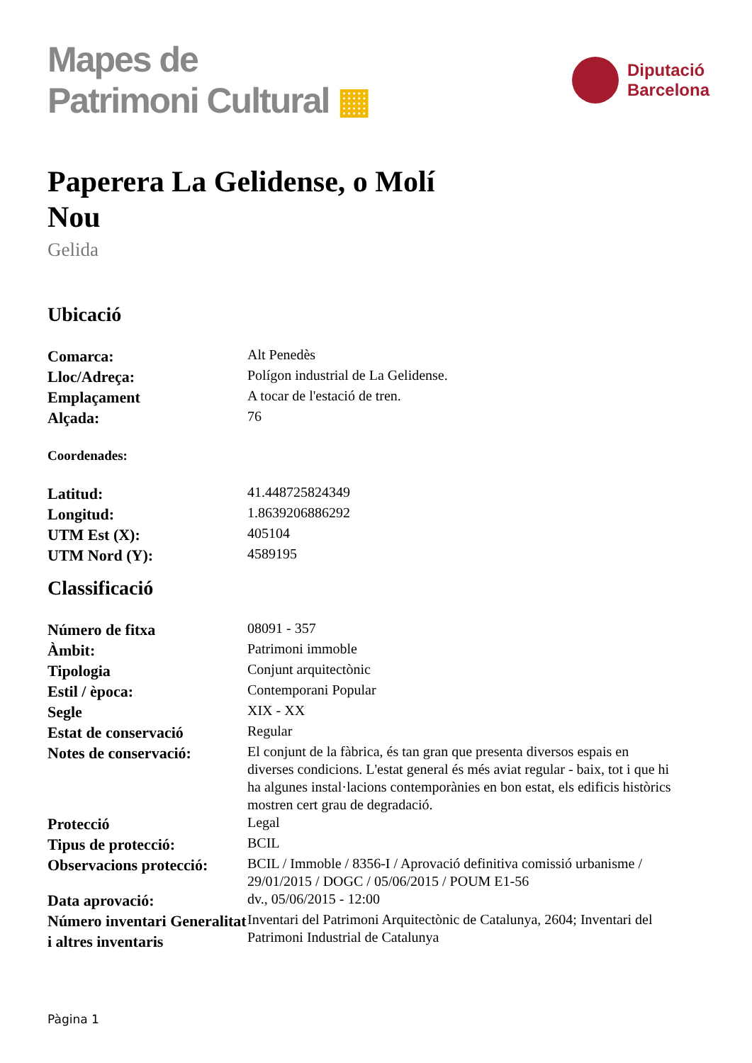Mapes de
Patrimoni Cultural ▦
Diputació
Barcelona
Paperera La Gelidense, o Molí Nou
Gelida
Ubicació
| Comarca: | Alt Penedès |
| Lloc/Adreça: | Polígon industrial de La Gelidense. |
| Emplaçament | A tocar de l'estació de tren. |
| Alçada: | 76 |
Coordenades:
| Latitud: | 41.448725824349 |
| Longitud: | 1.8639206886292 |
| UTM Est (X): | 405104 |
| UTM Nord (Y): | 4589195 |
Classificació
| Número de fitxa | 08091 - 357 |
| Àmbit: | Patrimoni immoble |
| Tipologia | Conjunt arquitectònic |
| Estil / època: | Contemporani Popular |
| Segle | XIX - XX |
| Estat de conservació | Regular |
| Notes de conservació: | El conjunt de la fàbrica, és tan gran que presenta diversos espais en diverses condicions. L'estat general és més aviat regular - baix, tot i que hi ha algunes instal·lacions contemporànies en bon estat, els edificis històrics mostren cert grau de degradació. |
| Protecció | Legal |
| Tipus de protecció: | BCIL |
| Observacions protecció: | BCIL / Immoble / 8356-I / Aprovació definitiva comissió urbanisme / 29/01/2015 / DOGC / 05/06/2015 / POUM E1-56 |
| Data aprovació: | dv., 05/06/2015 - 12:00 |
| Número inventari Generalitat i altres inventaris | Inventari del Patrimoni Arquitectònic de Catalunya, 2604; Inventari del Patrimoni Industrial de Catalunya |
Pàgina 1